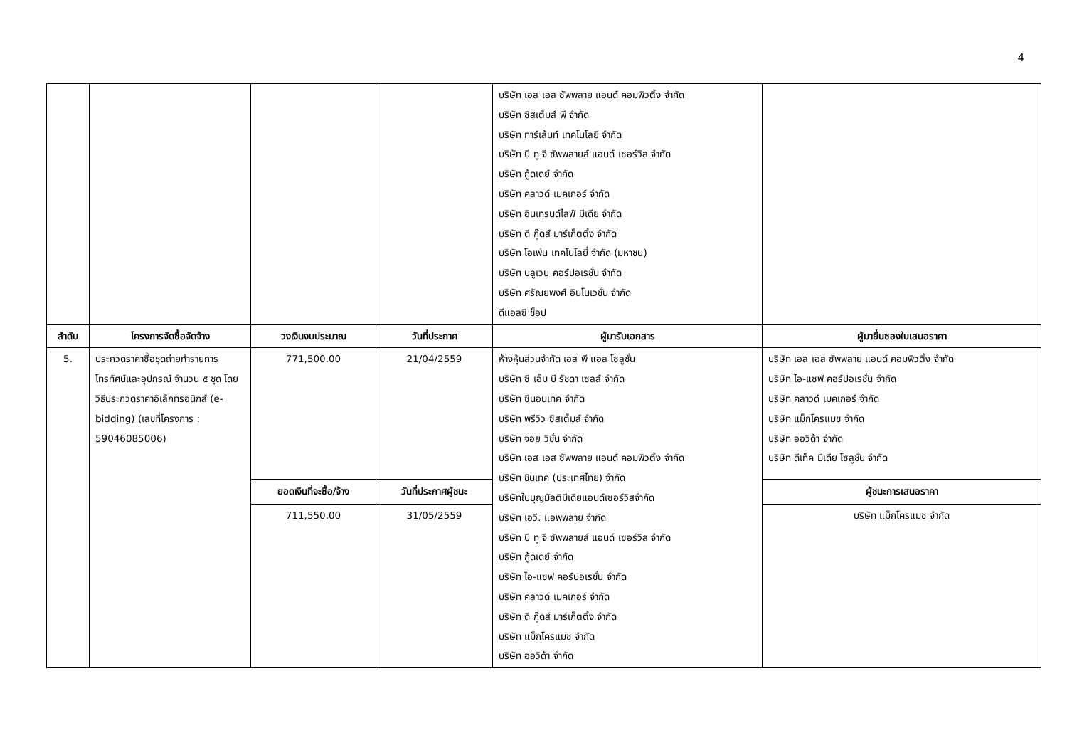4
| | | | | บริษัท เอส เอส ซัพพลาย แอนด์ คอมพิวติ้ง จำกัด บริษัท ซิสเต็มส์ พี จำกัด บริษัท ทาร์เล้นท์ เทคโนโลยี จำกัด บริษัท บี ทู จี ซัพพลายส์ แอนด์ เซอร์วิส จำกัด บริษัท กู้ดเดย์ จำกัด บริษัท คลาวด์ เมคเกอร์ จำกัด บริษัท อินเทรนด์ไลฟ์ มีเดีย จำกัด บริษัท ดี กู๊ดส์ มาร์เก็ตติ้ง จำกัด บริษัท โอเพ่น เทคโนโลยี่ จำกัด (มหาชน) บริษัท บลูเวบ คอร์ปอเรชั่น จำกัด บริษัท ศรัณยพงศ์ อินโนเวชั่น จำกัด ดีแอลซี ช็อป | |
| ลำดับ | โครงการจัดซื้อจัดจ้าง | วงเงินงบประมาณ | วันที่ประกาศ | ผู้มารับเอกสาร | ผู้มายื่นซองใบเสนอราคา |
| 5. | ประกวดราคาซื้อชุดถ่ายทำรายการโทรทัศน์และอุปกรณ์ จำนวน ๕ ชุด โดยวิธีประกวดราคาอิเล็กทรอนิกส์ (e-bidding) (เลขที่โครงการ : 59046085006) | 771,500.00 | 21/04/2559 | ห้างหุ้นส่วนจำกัด เอส พี แอล โซลูชั่น บริษัท ซี เอ็ม บี รัชดา เซลส์ จำกัด บริษัท ซีนอนเทค จำกัด บริษัท พรีวิว ซิสเต็มส์ จำกัด บริษัท จอย วิชั่น จำกัด บริษัท เอส เอส ซัพพลาย แอนด์ คอมพิวติ้ง จำกัด บริษัท ชินเทค (ประเทศไทย) จำกัด บริษัทใบบุญมัลติมีเดียแอนด์เซอร์วิสจำกัด บริษัท เอวี. แอพพลาย จำกัด บริษัท บี ทู จี ซัพพลายส์ แอนด์ เซอร์วิส จำกัด บริษัท กู้ดเดย์ จำกัด บริษัท ไอ-แซฟ คอร์ปอเรชั่น จำกัด บริษัท คลาวด์ เมคเกอร์ จำกัด บริษัท ดี กู๊ดส์ มาร์เก็ตติ้ง จำกัด บริษัท แม็กโครแมช จำกัด บริษัท ออวิด้า จำกัด | บริษัท เอส เอส ซัพพลาย แอนด์ คอมพิวติ้ง จำกัด บริษัท ไอ-แซฟ คอร์ปอเรชั่น จำกัด บริษัท คลาวด์ เมคเกอร์ จำกัด บริษัท แม็กโครแมช จำกัด บริษัท ออวิด้า จำกัด บริษัท ดีเท็ค มีเดีย โซลูชั่น จำกัด |
| | | ยอดเงินที่จะซื้อ/จ้าง | วันที่ประกาศผู้ชนะ | | ผู้ชนะการเสนอราคา |
| | | 711,550.00 | 31/05/2559 | | บริษัท แม็กโครแมช จำกัด |